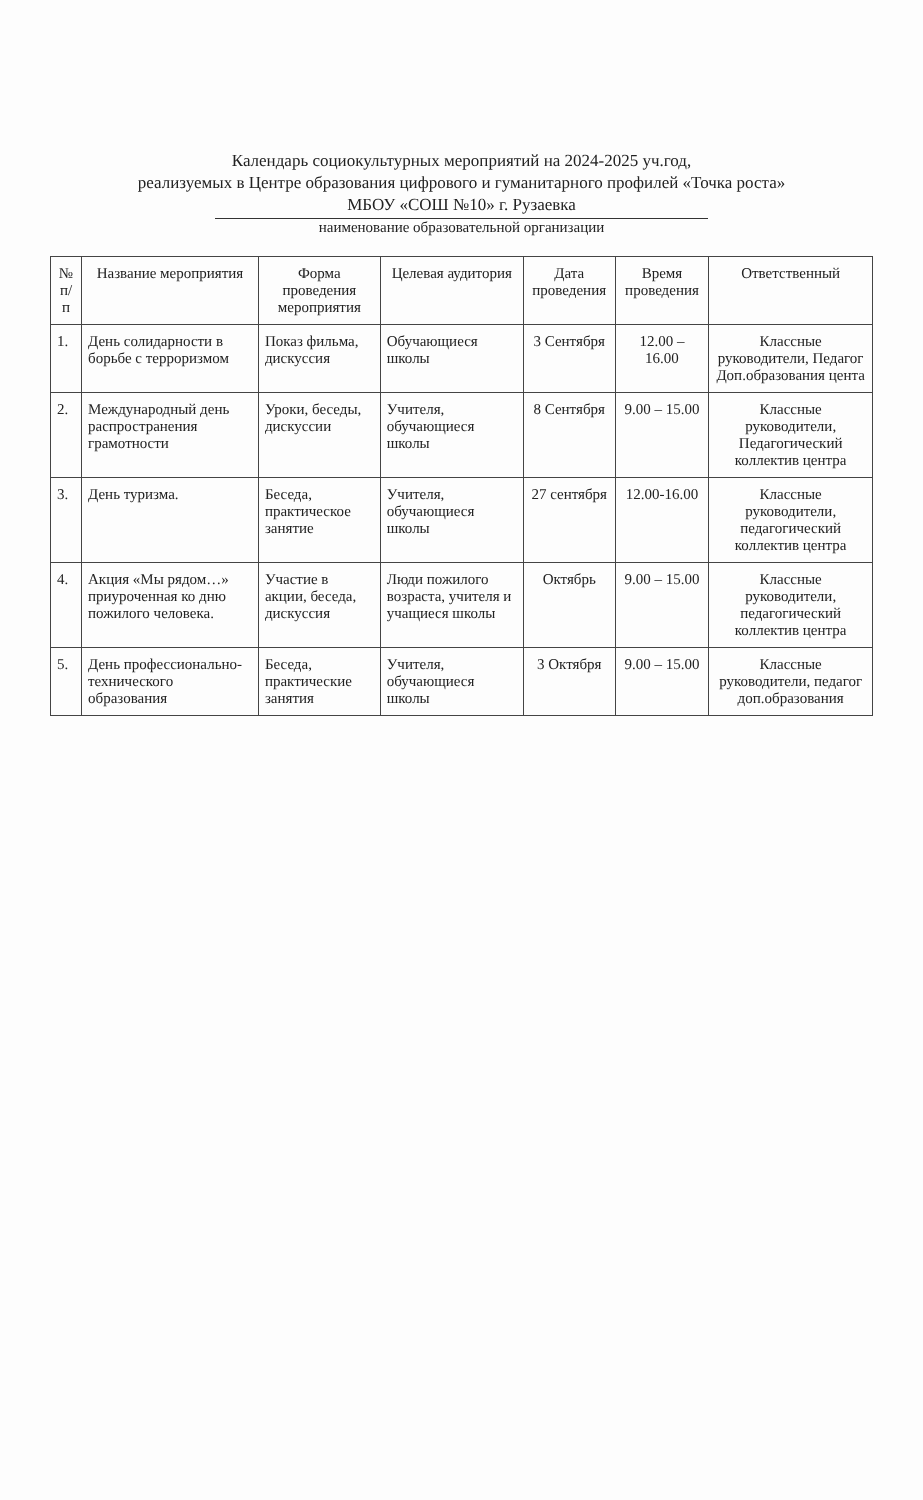Календарь социокультурных мероприятий на 2024-2025 уч.год,
реализуемых в Центре образования цифрового и гуманитарного профилей «Точка роста»
МБОУ «СОШ №10» г. Рузаевка
наименование образовательной организации
| № п/п | Название мероприятия | Форма проведения мероприятия | Целевая аудитория | Дата проведения | Время проведения | Ответственный |
| --- | --- | --- | --- | --- | --- | --- |
| 1. | День солидарности в борьбе с терроризмом | Показ фильма, дискуссия | Обучающиеся школы | 3 Сентября | 12.00 – 16.00 | Классные руководители, Педагог Доп.образования цента |
| 2. | Международный день распространения грамотности | Уроки, беседы, дискуссии | Учителя, обучающиеся школы | 8 Сентября | 9.00 – 15.00 | Классные руководители, Педагогический коллектив центра |
| 3. | День туризма. | Беседа, практическое занятие | Учителя, обучающиеся школы | 27 сентября | 12.00-16.00 | Классные руководители, педагогический коллектив центра |
| 4. | Акция «Мы рядом…» приуроченная ко дню пожилого человека. | Участие в акции, беседа, дискуссия | Люди пожилого возраста, учителя и учащиеся школы | Октябрь | 9.00 – 15.00 | Классные руководители, педагогический коллектив центра |
| 5. | День профессионально-технического образования | Беседа, практические занятия | Учителя, обучающиеся школы | 3 Октября | 9.00 – 15.00 | Классные руководители, педагог доп.образования |